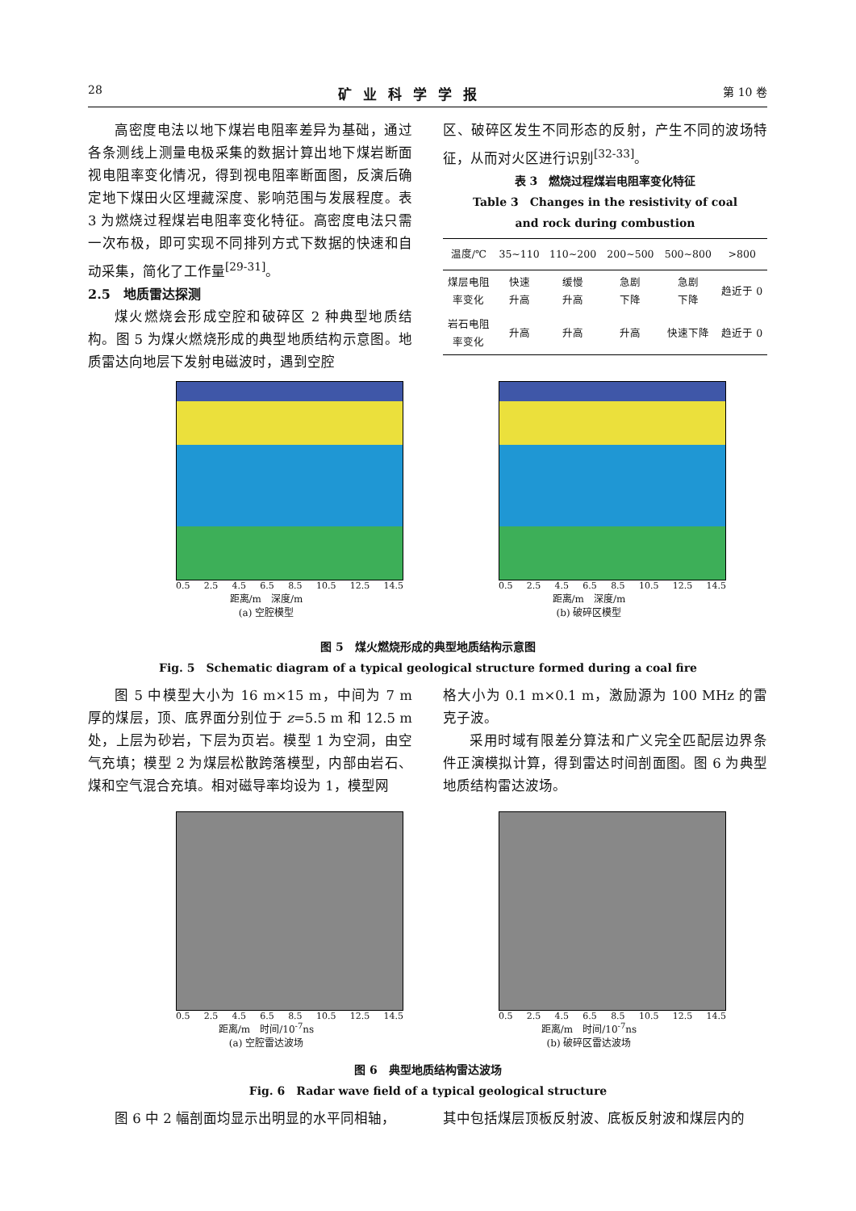28 矿业科学学报 第 10 卷
高密度电法以地下煤岩电阻率差异为基础，通过各条测线上测量电极采集的数据计算出地下煤岩断面视电阻率变化情况，得到视电阻率断面图，反演后确定地下煤田火区埋藏深度、影响范围与发展程度。表 3 为燃烧过程煤岩电阻率变化特征。高密度电法只需一次布极，即可实现不同排列方式下数据的快速和自动采集，简化了工作量<sup>[29-31]</sup>。
2.5　地质雷达探测
煤火燃烧会形成空腔和破碎区 2 种典型地质结构。图 5 为煤火燃烧形成的典型地质结构示意图。地质雷达向地层下发射电磁波时，遇到空腔
区、破碎区发生不同形态的反射，产生不同的波场特征，从而对火区进行识别<sup>[32-33]</sup>。
表 3　燃烧过程煤岩电阻率变化特征
Table 3　Changes in the resistivity of coal
and rock during combustion
| 温度/℃ | 35~110 | 110~200 | 200~500 | 500~800 | >800 |
| --- | --- | --- | --- | --- | --- |
| 煤层电阻 率变化 | 快速 升高 | 缓慢 升高 | 急剧 下降 | 急剧 下降 | 趋近于 0 |
| 岩石电阻 率变化 | 升高 | 升高 | 升高 | 快速下降 | 趋近于 0 |
0.5 2.5 4.5 6.5 8.5 10.5 12.5 14.5
距离/m　深度/m
(a) 空腔模型
0.5 2.5 4.5 6.5 8.5 10.5 12.5 14.5
距离/m　深度/m
(b) 破碎区模型
图 5　煤火燃烧形成的典型地质结构示意图
Fig. 5　Schematic diagram of a typical geological structure formed during a coal fire
图 5 中模型大小为 16 m×15 m，中间为 7 m 厚的煤层，顶、底界面分别位于 z=5.5 m 和 12.5 m 处，上层为砂岩，下层为页岩。模型 1 为空洞，由空气充填；模型 2 为煤层松散跨落模型，内部由岩石、煤和空气混合充填。相对磁导率均设为 1，模型网
格大小为 0.1 m×0.1 m，激励源为 100 MHz 的雷克子波。
采用时域有限差分算法和广义完全匹配层边界条件正演模拟计算，得到雷达时间剖面图。图 6 为典型地质结构雷达波场。
0.5 2.5 4.5 6.5 8.5 10.5 12.5 14.5
距离/m　时间/10<sup>-7</sup>ns
(a) 空腔雷达波场
0.5 2.5 4.5 6.5 8.5 10.5 12.5 14.5
距离/m　时间/10<sup>-7</sup>ns
(b) 破碎区雷达波场
图 6　典型地质结构雷达波场
Fig. 6　Radar wave field of a typical geological structure
图 6 中 2 幅剖面均显示出明显的水平同相轴， 其中包括煤层顶板反射波、底板反射波和煤层内的